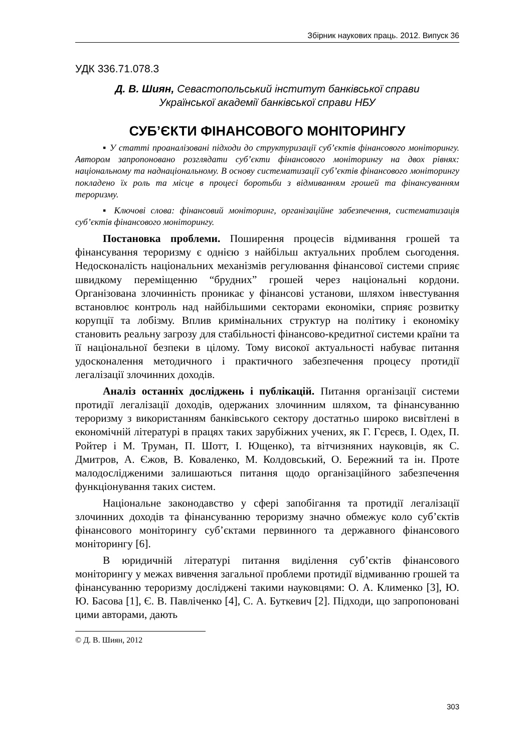Збірник наукових праць. 2012. Випуск 36
УДК 336.71.078.3
Д. В. Шиян, Севастопольський інститут банківської справи
Української академії банківської справи НБУ
СУБ’ЄКТИ ФІНАНСОВОГО МОНІТОРИНГУ
▪ У статті проаналізовані підходи до структуризації суб’єктів фінансового моніторингу. Автором запропоновано розглядати суб’єкти фінансового моніторингу на двох рівнях: національному та наднаціональному. В основу систематизації суб’єктів фінансового моніторингу покладено їх роль та місце в процесі боротьби з відмиванням грошей та фінансуванням тероризму.
▪ Ключові слова: фінансовий моніторинг, організаційне забезпечення, систематизація суб’єктів фінансового моніторингу.
Постановка проблеми. Поширення процесів відмивання грошей та фінансування тероризму є однією з найбільш актуальних проблем сьогодення. Недосконалість національних механізмів регулювання фінансової системи сприяє швидкому переміщенню “брудних” грошей через національні кордони. Організована злочинність проникає у фінансові установи, шляхом інвестування встановлює контроль над найбільшими секторами економіки, сприяє розвитку корупції та лобізму. Вплив кримінальних структур на політику і економіку становить реальну загрозу для стабільності фінансово-кредитної системи країни та її національної безпеки в цілому. Тому високої актуальності набуває питання удосконалення методичного і практичного забезпечення процесу протидії легалізації злочинних доходів.
Аналіз останніх досліджень і публікацій. Питання організації системи протидії легалізації доходів, одержаних злочинним шляхом, та фінансуванню тероризму з використанням банківського сектору достатньо широко висвітлені в економічній літературі в працях таких зарубіжних учених, як Г. Гєреєв, І. Одех, П. Ройтер і М. Труман, П. Шотт, І. Ющенко), та вітчизняних науковців, як С. Дмитров, А. Єжов, В. Коваленко, М. Колдовський, О. Бережний та ін. Проте малодослідженими залишаються питання щодо організаційного забезпечення функціонування таких систем.
Національне законодавство у сфері запобігання та протидії легалізації злочинних доходів та фінансуванню тероризму значно обмежує коло суб’єктів фінансового моніторингу суб’єктами первинного та державного фінансового моніторингу [6].
В юридичній літературі питання виділення суб’єктів фінансового моніторингу у межах вивчення загальної проблеми протидії відмиванню грошей та фінансуванню тероризму досліджені такими науковцями: О. А. Клименко [3], Ю. Ю. Басова [1], Є. В. Павліченко [4], С. А. Буткевич [2]. Підходи, що запропоновані цими авторами, дають
© Д. В. Шиян, 2012
303